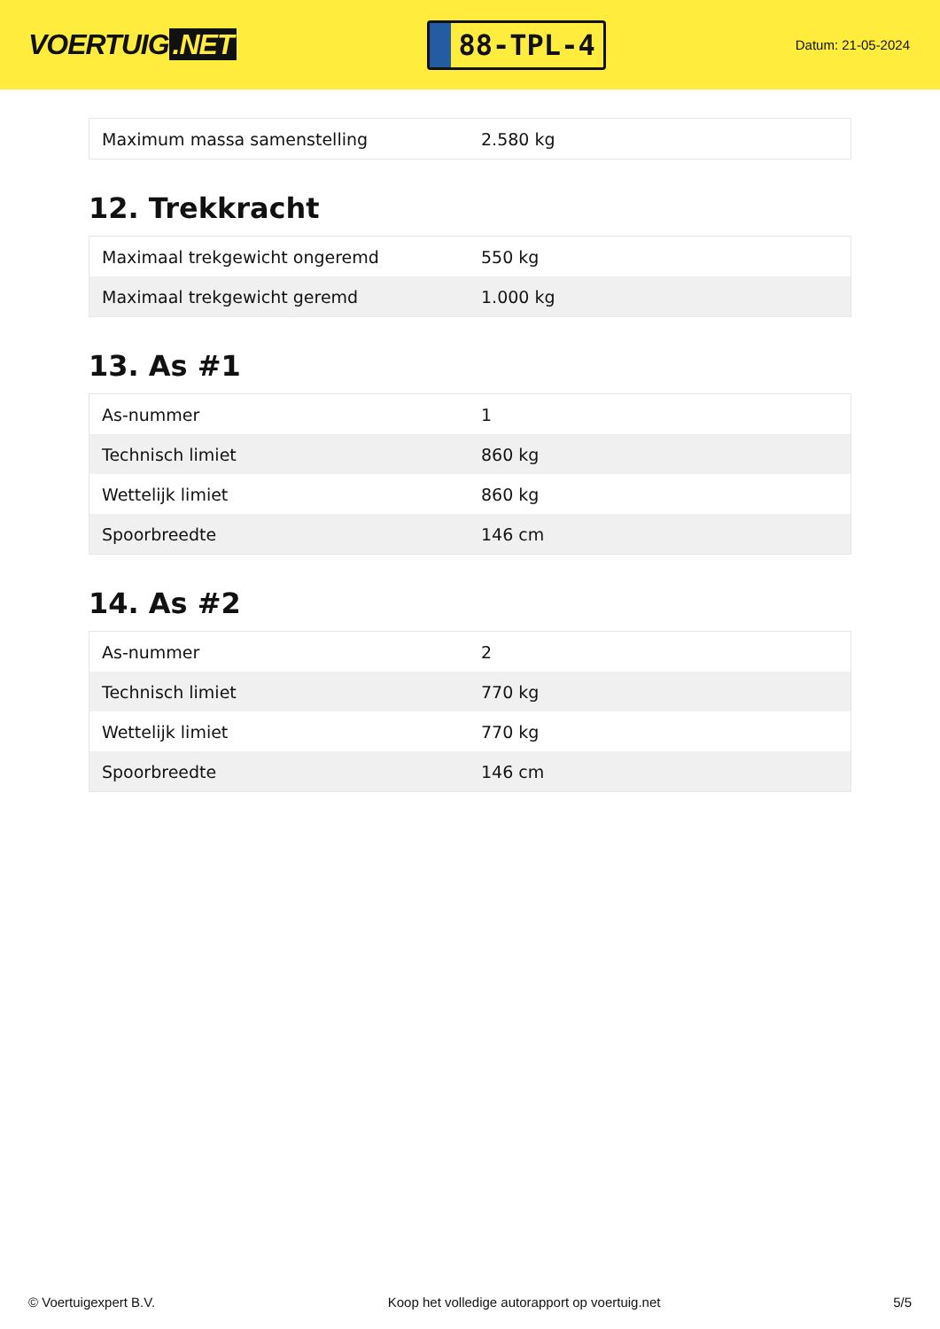VOERTUIG.NET
88-TPL-4
Datum: 21-05-2024
| Maximum massa samenstelling | 2.580 kg |
12. Trekkracht
| Maximaal trekgewicht ongeremd | 550 kg |
| Maximaal trekgewicht geremd | 1.000 kg |
13. As #1
| As-nummer | 1 |
| Technisch limiet | 860 kg |
| Wettelijk limiet | 860 kg |
| Spoorbreedte | 146 cm |
14. As #2
| As-nummer | 2 |
| Technisch limiet | 770 kg |
| Wettelijk limiet | 770 kg |
| Spoorbreedte | 146 cm |
© Voertuigexpert B.V. Koop het volledige autorapport op voertuig.net 5/5